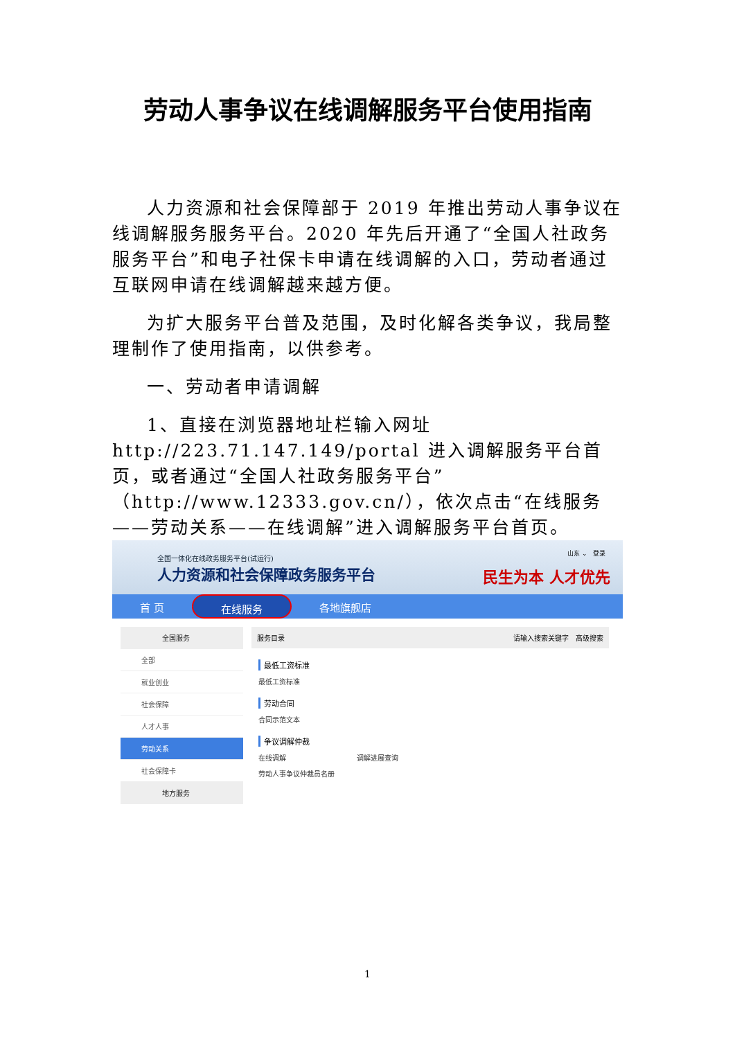劳动人事争议在线调解服务平台使用指南
人力资源和社会保障部于 2019 年推出劳动人事争议在线调解服务服务平台。2020 年先后开通了“全国人社政务服务平台”和电子社保卡申请在线调解的入口，劳动者通过互联网申请在线调解越来越方便。
为扩大服务平台普及范围，及时化解各类争议，我局整理制作了使用指南，以供参考。
一、劳动者申请调解
1、直接在浏览器地址栏输入网址 http://223.71.147.149/portal 进入调解服务平台首页，或者通过“全国人社政务服务平台”（http://www.12333.gov.cn/），依次点击“在线服务——劳动关系——在线调解”进入调解服务平台首页。
全国一体化在线政务服务平台(试运行)
人力资源和社会保障政务服务平台
山东 ⌄ 登录
民生为本 人才优先
首 页 在线服务 各地旗舰店
全国服务
全部
就业创业
社会保障
人才人事
劳动关系
社会保障卡
地方服务
服务目录 请输入搜索关键字 高级搜索
最低工资标准
最低工资标准
劳动合同
合同示范文本
争议调解仲裁
在线调解 调解进展查询
劳动人事争议仲裁员名册
1